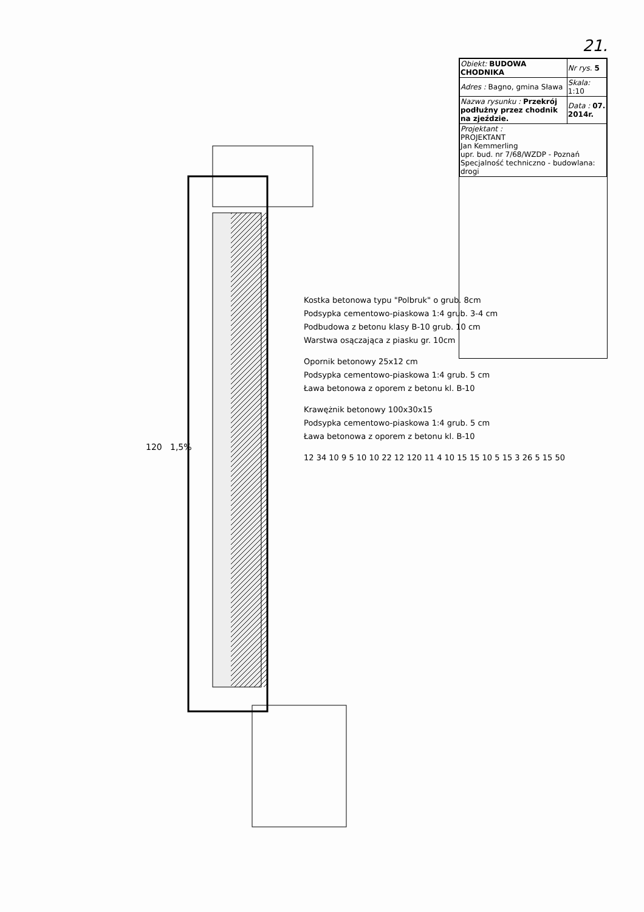21.
120
1,5%
Kostka betonowa typu "Polbruk" o grub. 8cm
Podsypka cementowo-piaskowa 1:4 grub. 3-4 cm
Podbudowa z betonu klasy B-10 grub. 10 cm
Warstwa osączająca z piasku gr. 10cm
Opornik betonowy 25x12 cm
Podsypka cementowo-piaskowa 1:4 grub. 5 cm
Ława betonowa z oporem z betonu kl. B-10
Krawężnik betonowy 100x30x15
Podsypka cementowo-piaskowa 1:4 grub. 5 cm
Ława betonowa z oporem z betonu kl. B-10
12 34 10 9 5 10 10 22 12 120 11 4 10 15 15 10 5 15 3 26 5 15 50
| Obiekt: BUDOWA CHODNIKA | Nr rys. 5 |
| Adres : Bagno, gmina Sława | Skala: 1:10 |
| Nazwa rysunku : Przekrój podłużny przez chodnik na zjeździe. | Data : 07. 2014r. |
| Projektant : PROJEKTANT Jan Kemmerling upr. bud. nr 7/68/WZDP - Poznań Specjalność techniczno - budowlana: drogi | |